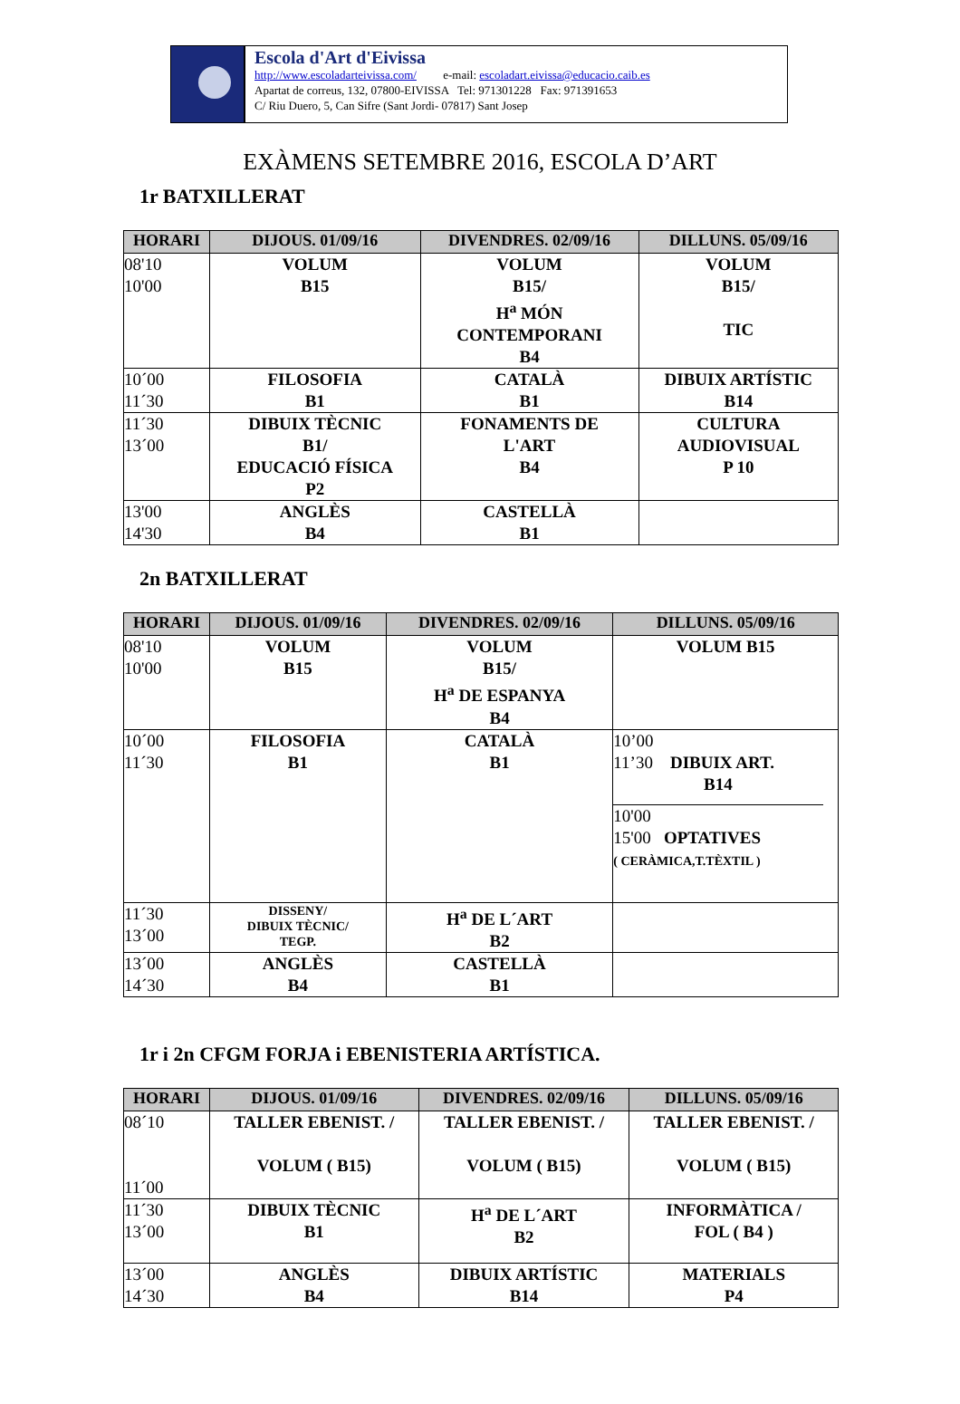Escola d'Art d'Eivissa
http://www.escoladarteivissa.com/ e-mail: escoladart.eivissa@educacio.caib.es
Apartat de correus, 132, 07800-EIVISSA Tel: 971301228 Fax: 971391653
C/ Riu Duero, 5, Can Sifre (Sant Jordi- 07817) Sant Josep
EXÀMENS SETEMBRE 2016, ESCOLA D’ART
1r BATXILLERAT
| HORARI | DIJOUS. 01/09/16 | DIVENDRES. 02/09/16 | DILLUNS. 05/09/16 |
| --- | --- | --- | --- |
| 08'10 10'00 | VOLUM B15 | VOLUM B15/ H<sup>a</sup> MÓN CONTEMPORANI B4 | VOLUM B15/ TIC |
| 10´00 11´30 | FILOSOFIA B1 | CATALÀ B1 | DIBUIX ARTÍSTIC B14 |
| 11´30 13´00 | DIBUIX TÈCNIC B1/ EDUCACIÓ FÍSICA P2 | FONAMENTS DE L'ART B4 | CULTURA AUDIOVISUAL P 10 |
| 13'00 14'30 | ANGLÈS B4 | CASTELLÀ B1 | |
2n BATXILLERAT
| HORARI | DIJOUS. 01/09/16 | DIVENDRES. 02/09/16 | DILLUNS. 05/09/16 |
| --- | --- | --- | --- |
| 08'10 10'00 | VOLUM B15 | VOLUM B15/ H<sup>a</sup> DE ESPANYA B4 | VOLUM B15 |
| 10´00 11´30 | FILOSOFIA B1 | CATALÀ B1 | 10’00 11’30 DIBUIX ART. B14 10'00 15'00 OPTATIVES ( CERÀMICA,T.TÈXTIL ) |
| 11´30 13´00 | DISSENY/ DIBUIX TÈCNIC/ TEGP. | H<sup>a</sup> DE L´ART B2 | |
| 13´00 14´30 | ANGLÈS B4 | CASTELLÀ B1 | |
1r i 2n CFGM FORJA i EBENISTERIA ARTÍSTICA.
| HORARI | DIJOUS. 01/09/16 | DIVENDRES. 02/09/16 | DILLUNS. 05/09/16 |
| --- | --- | --- | --- |
| 08´10 11´00 | TALLER EBENIST. / VOLUM ( B15) | TALLER EBENIST. / VOLUM ( B15) | TALLER EBENIST. / VOLUM ( B15) |
| 11´30 13´00 | DIBUIX TÈCNIC B1 | H<sup>a</sup> DE L´ART B2 | INFORMÀTICA / FOL ( B4 ) |
| 13´00 14´30 | ANGLÈS B4 | DIBUIX ARTÍSTIC B14 | MATERIALS P4 |